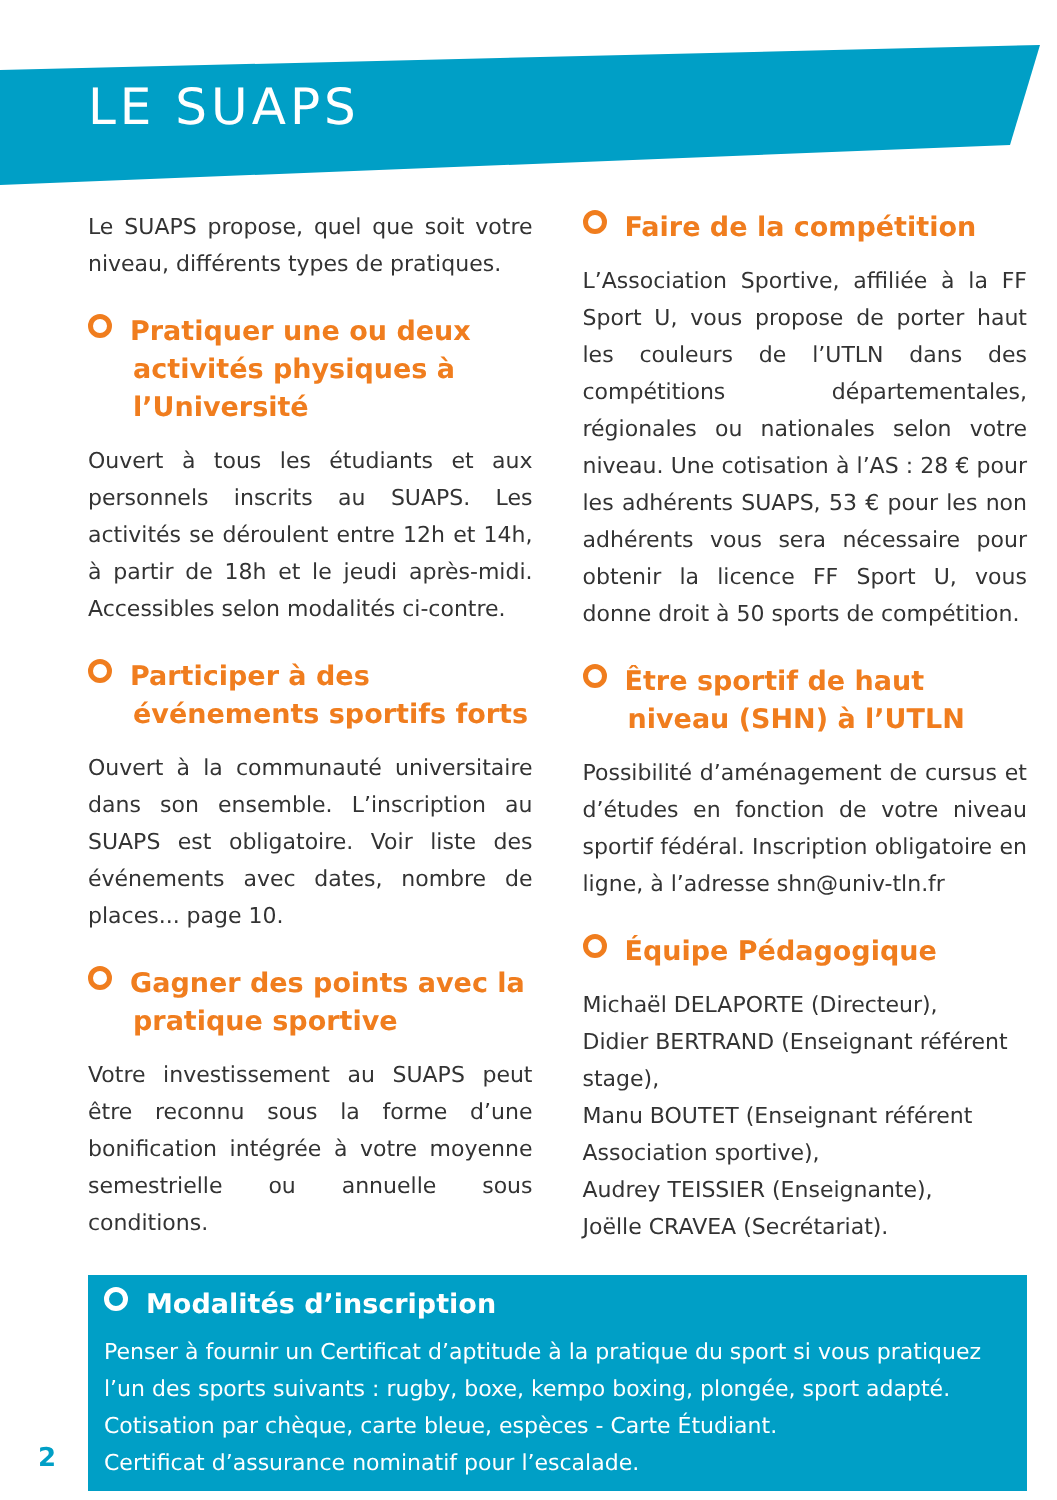LE SUAPS
Le SUAPS propose, quel que soit votre niveau, différents types de pratiques.
Pratiquer une ou deux activités physiques à l’Université
Ouvert à tous les étudiants et aux personnels inscrits au SUAPS. Les activités se déroulent entre 12h et 14h, à partir de 18h et le jeudi après-midi. Accessibles selon modalités ci-contre.
Participer à des événements sportifs forts
Ouvert à la communauté universitaire dans son ensemble. L’inscription au SUAPS est obligatoire. Voir liste des événements avec dates, nombre de places... page 10.
Gagner des points avec la pratique sportive
Votre investissement au SUAPS peut être reconnu sous la forme d’une bonification intégrée à votre moyenne semestrielle ou annuelle sous conditions.
Faire de la compétition
L’Association Sportive, affiliée à la FF Sport U, vous propose de porter haut les couleurs de l’UTLN dans des compétitions départementales, régionales ou nationales selon votre niveau. Une cotisation à l’AS : 28 € pour les adhérents SUAPS, 53 € pour les non adhérents vous sera nécessaire pour obtenir la licence FF Sport U, vous donne droit à 50 sports de compétition.
Être sportif de haut niveau (SHN) à l’UTLN
Possibilité d’aménagement de cursus et d’études en fonction de votre niveau sportif fédéral. Inscription obligatoire en ligne, à l’adresse shn@univ-tln.fr
Équipe Pédagogique
Michaël DELAPORTE (Directeur),
Didier BERTRAND (Enseignant référent stage),
Manu BOUTET (Enseignant référent Association sportive),
Audrey TEISSIER (Enseignante),
Joëlle CRAVEA (Secrétariat).
Modalités d’inscription
Penser à fournir un Certificat d’aptitude à la pratique du sport si vous pratiquez l’un des sports suivants : rugby, boxe, kempo boxing, plongée, sport adapté.
Cotisation par chèque, carte bleue, espèces - Carte Étudiant.
Certificat d’assurance nominatif pour l’escalade.
2